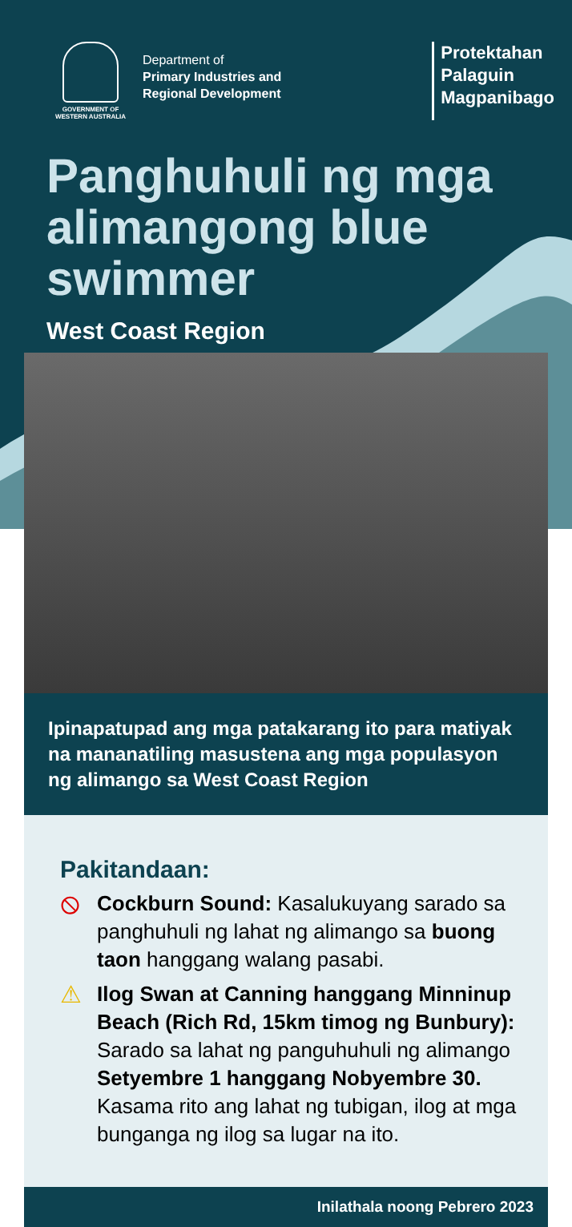GOVERNMENT OF WESTERN AUSTRALIA
Department of
Primary Industries and
Regional Development
Protektahan
Palaguin
Magpanibago
Panghuhuli ng mga alimangong blue swimmer
West Coast Region
Ipinapatupad ang mga patakarang ito para matiyak na mananatiling masustena ang mga populasyon ng alimango sa West Coast Region
Pakitandaan:
⦸
Cockburn Sound: Kasalukuyang sarado sa panghuhuli ng lahat ng alimango sa buong taon hanggang walang pasabi.
⚠
Ilog Swan at Canning hanggang Minninup Beach (Rich Rd, 15km timog ng Bunbury): Sarado sa lahat ng panguhuhuli ng alimango Setyembre 1 hanggang Nobyembre 30. Kasama rito ang lahat ng tubigan, ilog at mga bunganga ng ilog sa lugar na ito.
Inilathala noong Pebrero 2023